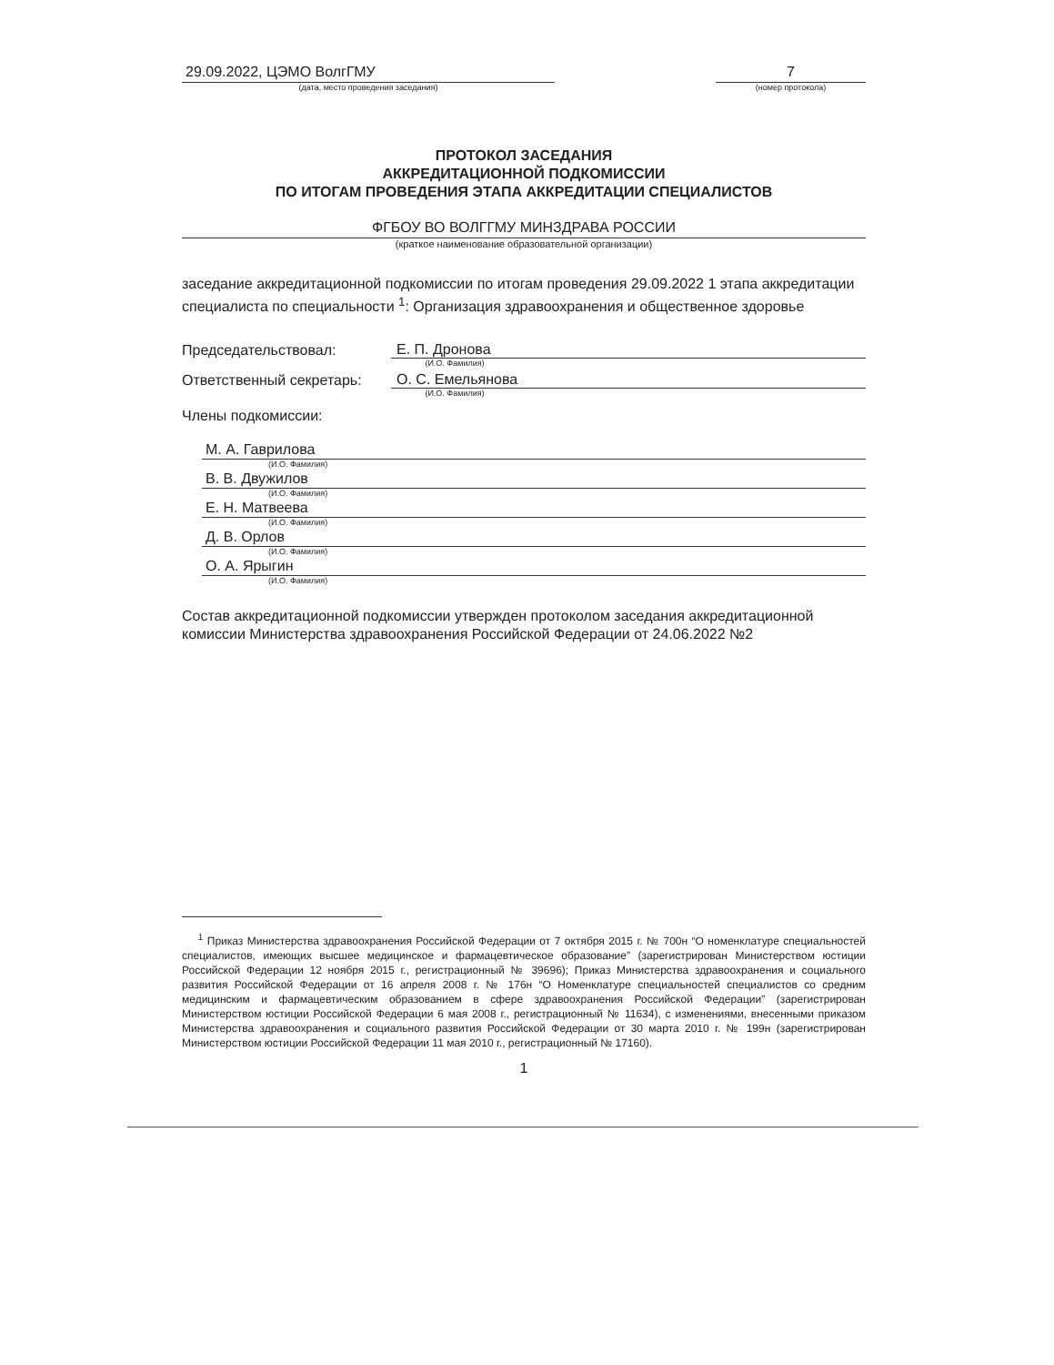29.09.2022, ЦЭМО ВолгГМУ
(дата, место проведения заседания)
7
(номер протокола)
ПРОТОКОЛ ЗАСЕДАНИЯ
АККРЕДИТАЦИОННОЙ ПОДКОМИССИИ
ПО ИТОГАМ ПРОВЕДЕНИЯ ЭТАПА АККРЕДИТАЦИИ СПЕЦИАЛИСТОВ
ФГБОУ ВО ВОЛГГМУ МИНЗДРАВА РОССИИ
(краткое наименование образовательной организации)
заседание аккредитационной подкомиссии по итогам проведения 29.09.2022 1 этапа аккредитации специалиста по специальности <sup>1</sup>: Организация здравоохранения и общественное здоровье
Председательствовал:
Е. П. Дронова
(И.О. Фамилия)
Ответственный секретарь:
О. С. Емельянова
(И.О. Фамилия)
Члены подкомиссии:
М. А. Гаврилова
(И.О. Фамилия)
В. В. Двужилов
(И.О. Фамилия)
Е. Н. Матвеева
(И.О. Фамилия)
Д. В. Орлов
(И.О. Фамилия)
О. А. Ярыгин
(И.О. Фамилия)
Состав аккредитационной подкомиссии утвержден протоколом заседания аккредитационной комиссии Министерства здравоохранения Российской Федерации от 24.06.2022 №2
<sup>1</sup> Приказ Министерства здравоохранения Российской Федерации от 7 октября 2015 г. № 700н “О номенклатуре специальностей специалистов, имеющих высшее медицинское и фармацевтическое образование” (зарегистрирован Министерством юстиции Российской Федерации 12 ноября 2015 г., регистрационный № 39696); Приказ Министерства здравоохранения и социального развития Российской Федерации от 16 апреля 2008 г. № 176н “О Номенклатуре специальностей специалистов со средним медицинским и фармацевтическим образованием в сфере здравоохранения Российской Федерации” (зарегистрирован Министерством юстиции Российской Федерации 6 мая 2008 г., регистрационный № 11634), с изменениями, внесенными приказом Министерства здравоохранения и социального развития Российской Федерации от 30 марта 2010 г. № 199н (зарегистрирован Министерством юстиции Российской Федерации 11 мая 2010 г., регистрационный № 17160).
1